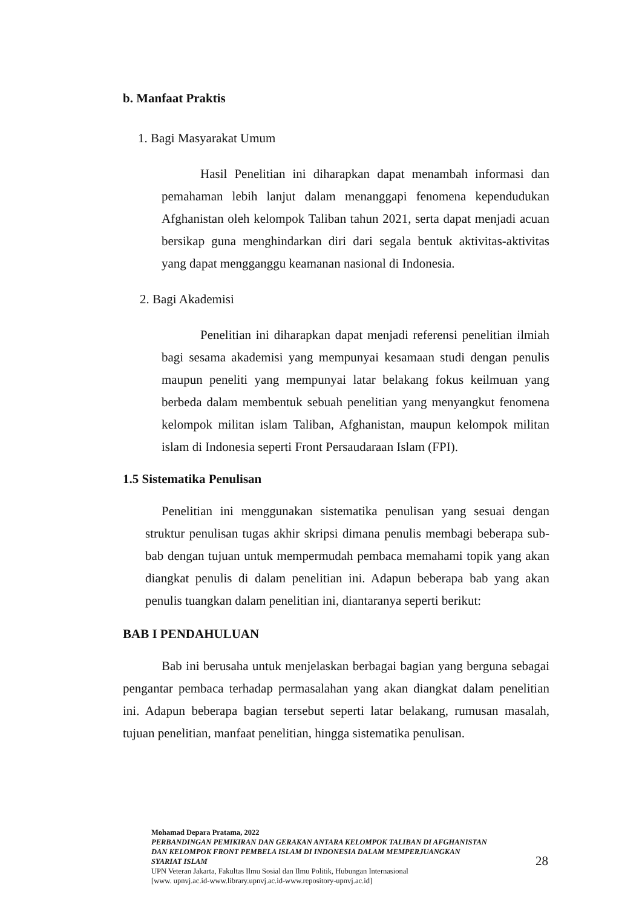b. Manfaat Praktis
1. Bagi Masyarakat Umum
Hasil Penelitian ini diharapkan dapat menambah informasi dan pemahaman lebih lanjut dalam menanggapi fenomena kependudukan Afghanistan oleh kelompok Taliban tahun 2021, serta dapat menjadi acuan bersikap guna menghindarkan diri dari segala bentuk aktivitas-aktivitas yang dapat mengganggu keamanan nasional di Indonesia.
2. Bagi Akademisi
Penelitian ini diharapkan dapat menjadi referensi penelitian ilmiah bagi sesama akademisi yang mempunyai kesamaan studi dengan penulis maupun peneliti yang mempunyai latar belakang fokus keilmuan yang berbeda dalam membentuk sebuah penelitian yang menyangkut fenomena kelompok militan islam Taliban, Afghanistan, maupun kelompok militan islam di Indonesia seperti Front Persaudaraan Islam (FPI).
1.5 Sistematika Penulisan
Penelitian ini menggunakan sistematika penulisan yang sesuai dengan struktur penulisan tugas akhir skripsi dimana penulis membagi beberapa sub-bab dengan tujuan untuk mempermudah pembaca memahami topik yang akan diangkat penulis di dalam penelitian ini. Adapun beberapa bab yang akan penulis tuangkan dalam penelitian ini, diantaranya seperti berikut:
BAB I PENDAHULUAN
Bab ini berusaha untuk menjelaskan berbagai bagian yang berguna sebagai pengantar pembaca terhadap permasalahan yang akan diangkat dalam penelitian ini. Adapun beberapa bagian tersebut seperti latar belakang, rumusan masalah, tujuan penelitian, manfaat penelitian, hingga sistematika penulisan.
Mohamad Depara Pratama, 2022
PERBANDINGAN PEMIKIRAN DAN GERAKAN ANTARA KELOMPOK TALIBAN DI AFGHANISTAN DAN KELOMPOK FRONT PEMBELA ISLAM DI INDONESIA DALAM MEMPERJUANGKAN SYARIAT ISLAM
UPN Veteran Jakarta, Fakultas Ilmu Sosial dan Ilmu Politik, Hubungan Internasional
[www. upnvj.ac.id-www.library.upnvj.ac.id-www.repository-upnvj.ac.id]
28